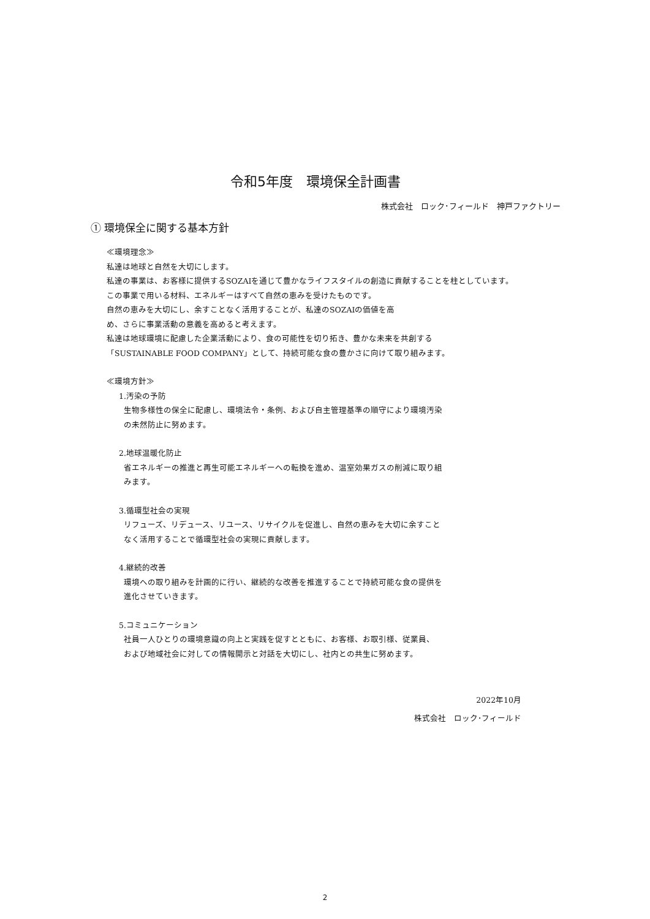令和5年度　環境保全計画書
株式会社　ロック･フィールド　神戸ファクトリー
① 環境保全に関する基本方針
≪環境理念≫
私達は地球と自然を大切にします。
私達の事業は、お客様に提供するSOZAIを通じて豊かなライフスタイルの創造に貢献することを柱としています。
この事業で用いる材料、エネルギーはすべて自然の恵みを受けたものです。
自然の恵みを大切にし、余すことなく活用することが、私達のSOZAIの価値を高
め、さらに事業活動の意義を高めると考えます。
私達は地球環境に配慮した企業活動により、食の可能性を切り拓き、豊かな未来を共創する
「SUSTAINABLE FOOD COMPANY」として、持続可能な食の豊かさに向けて取り組みます。
≪環境方針≫
1.汚染の予防
生物多様性の保全に配慮し、環境法令・条例、および自主管理基準の順守により環境汚染
の未然防止に努めます。
2.地球温暖化防止
省エネルギーの推進と再生可能エネルギーへの転換を進め、温室効果ガスの削減に取り組
みます。
3.循環型社会の実現
リフューズ、リデュース、リユース、リサイクルを促進し、自然の恵みを大切に余すこと
なく活用することで循環型社会の実現に貢献します。
4.継続的改善
環境への取り組みを計画的に行い、継続的な改善を推進することで持続可能な食の提供を
進化させていきます。
5.コミュニケーション
社員一人ひとりの環境意識の向上と実践を促すとともに、お客様、お取引様、従業員、
および地域社会に対しての情報開示と対話を大切にし、社内との共生に努めます。
2022年10月
株式会社　ロック･フィールド
2